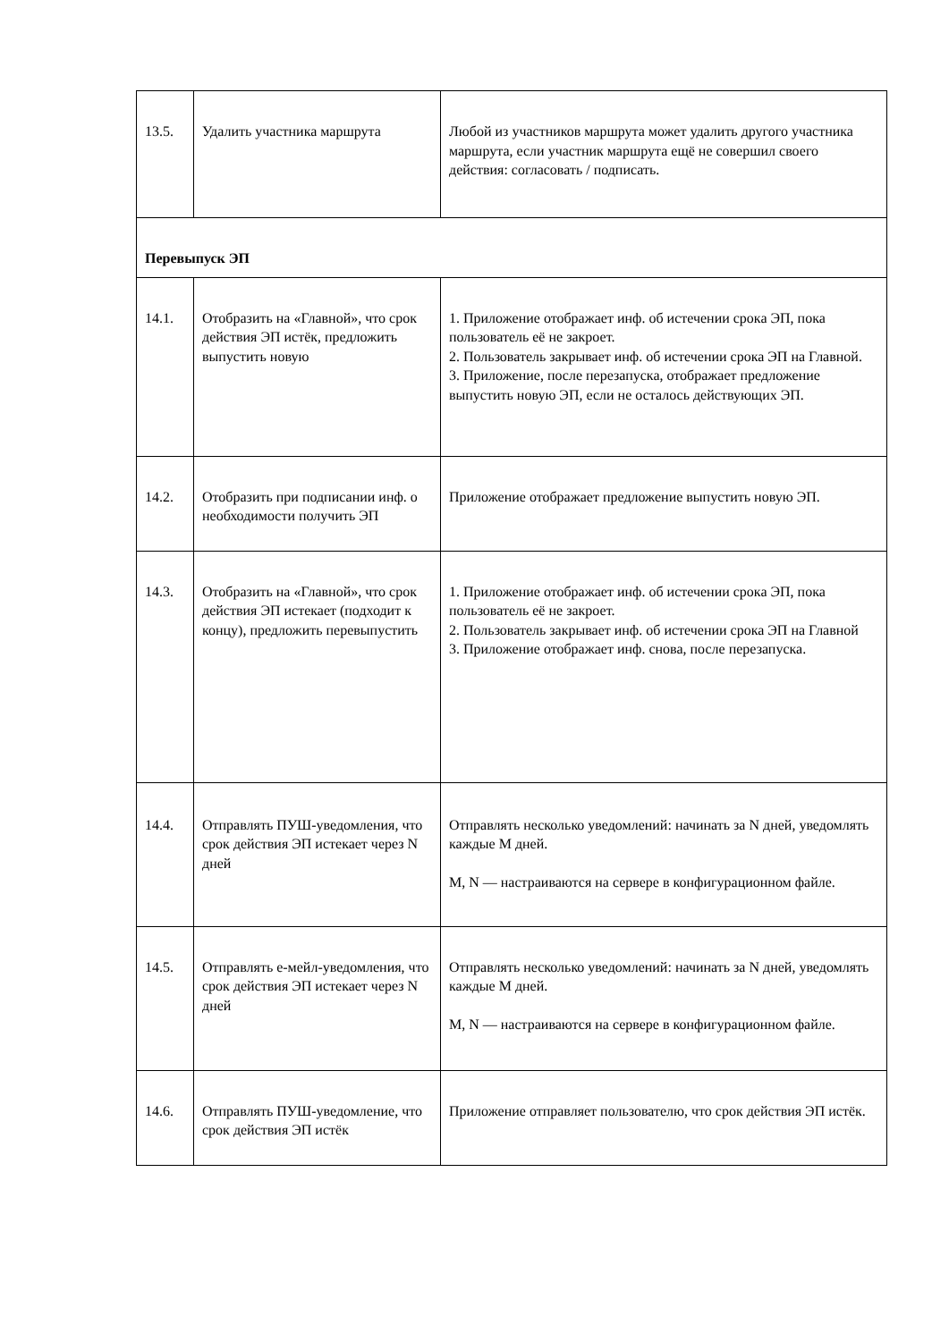| 13.5. | Удалить участника маршрута | Любой из участников маршрута может удалить другого участника маршрута, если участник маршрута ещё не совершил своего действия: согласовать / подписать. |
| Перевыпуск ЭП | | |
| 14.1. | Отобразить на «Главной», что срок действия ЭП истёк, предложить выпустить новую | 1. Приложение отображает инф. об истечении срока ЭП, пока пользователь её не закроет. 2. Пользователь закрывает инф. об истечении срока ЭП на Главной. 3. Приложение, после перезапуска, отображает предложение выпустить новую ЭП, если не осталось действующих ЭП. |
| 14.2. | Отобразить при подписании инф. о необходимости получить ЭП | Приложение отображает предложение выпустить новую ЭП. |
| 14.3. | Отобразить на «Главной», что срок действия ЭП истекает (подходит к концу), предложить перевыпустить | 1. Приложение отображает инф. об истечении срока ЭП, пока пользователь её не закроет. 2. Пользователь закрывает инф. об истечении срока ЭП на Главной 3. Приложение отображает инф. снова, после перезапуска. |
| 14.4. | Отправлять ПУШ-уведомления, что срок действия ЭП истекает через N дней | Отправлять несколько уведомлений: начинать за N дней, уведомлять каждые M дней. M, N — настраиваются на сервере в конфигурационном файле. |
| 14.5. | Отправлять е-мейл-уведомления, что срок действия ЭП истекает через N дней | Отправлять несколько уведомлений: начинать за N дней, уведомлять каждые M дней. M, N — настраиваются на сервере в конфигурационном файле. |
| 14.6. | Отправлять ПУШ-уведомление, что срок действия ЭП истёк | Приложение отправляет пользователю, что срок действия ЭП истёк. |